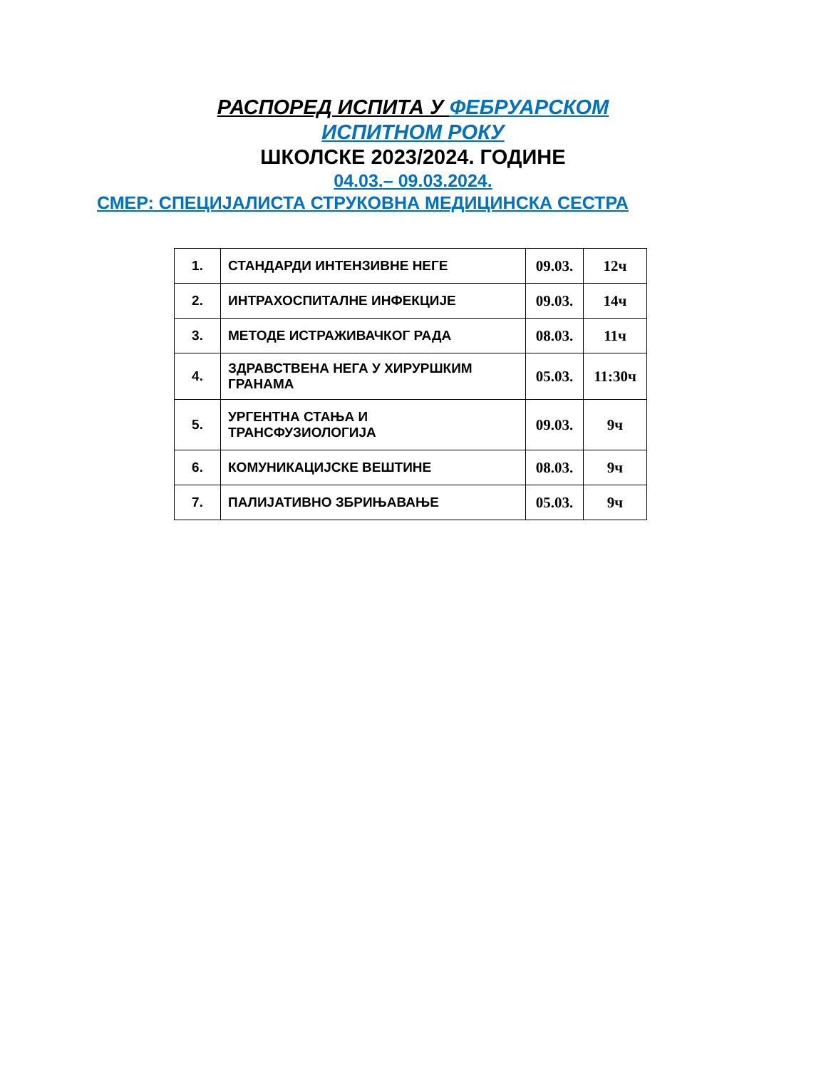РАСПОРЕД ИСПИТА У ФЕБРУАРСКОМ
ИСПИТНОМ РОКУ
ШКОЛСКЕ 2023/2024. ГОДИНЕ
04.03.– 09.03.2024.
СМЕР: СПЕЦИЈАЛИСТА СТРУКОВНА МЕДИЦИНСКА СЕСТРА
| 1. | СТАНДАРДИ ИНТЕНЗИВНЕ НЕГЕ | 09.03. | 12ч |
| 2. | ИНТРАХОСПИТАЛНЕ ИНФЕКЦИЈЕ | 09.03. | 14ч |
| 3. | МЕТОДЕ ИСТРАЖИВАЧКОГ РАДА | 08.03. | 11ч |
| 4. | ЗДРАВСТВЕНА НЕГА У ХИРУРШКИМ ГРАНАМА | 05.03. | 11:30ч |
| 5. | УРГЕНТНА СТАЊА И ТРАНСФУЗИОЛОГИЈА | 09.03. | 9ч |
| 6. | КОМУНИКАЦИЈСКЕ ВЕШТИНЕ | 08.03. | 9ч |
| 7. | ПАЛИЈАТИВНО ЗБРИЊАВАЊЕ | 05.03. | 9ч |